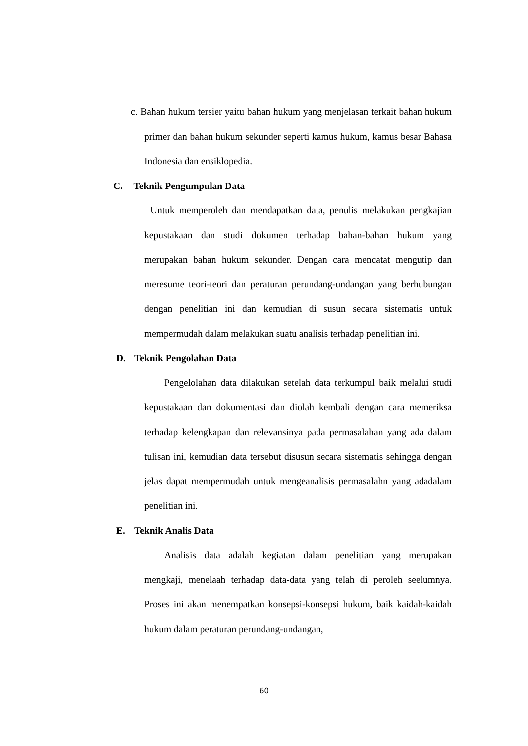c. Bahan hukum tersier yaitu bahan hukum yang menjelasan terkait bahan hukum primer dan bahan hukum sekunder seperti kamus hukum, kamus besar Bahasa Indonesia dan ensiklopedia.
C. Teknik Pengumpulan Data
Untuk memperoleh dan mendapatkan data, penulis melakukan pengkajian kepustakaan dan studi dokumen terhadap bahan-bahan hukum yang merupakan bahan hukum sekunder. Dengan cara mencatat mengutip dan meresume teori-teori dan peraturan perundang-undangan yang berhubungan dengan penelitian ini dan kemudian di susun secara sistematis untuk mempermudah dalam melakukan suatu analisis terhadap penelitian ini.
D. Teknik Pengolahan Data
Pengelolahan data dilakukan setelah data terkumpul baik melalui studi kepustakaan dan dokumentasi dan diolah kembali dengan cara memeriksa terhadap kelengkapan dan relevansinya pada permasalahan yang ada dalam tulisan ini, kemudian data tersebut disusun secara sistematis sehingga dengan jelas dapat mempermudah untuk mengeanalisis permasalahn yang adadalam penelitian ini.
E. Teknik Analis Data
Analisis data adalah kegiatan dalam penelitian yang merupakan mengkaji, menelaah terhadap data-data yang telah di peroleh seelumnya. Proses ini akan menempatkan konsepsi-konsepsi hukum, baik kaidah-kaidah hukum dalam peraturan perundang-undangan,
60